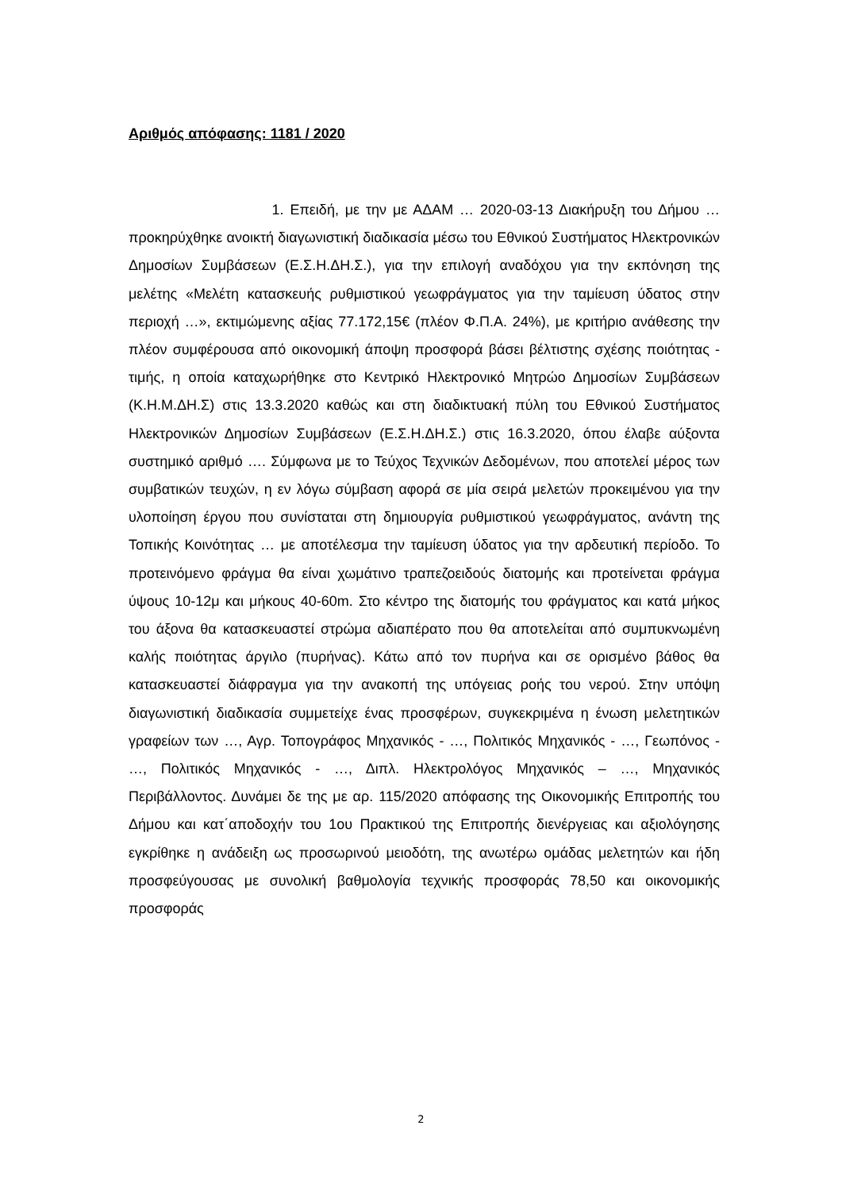Αριθμός απόφασης: 1181 / 2020
1. Επειδή, με την με ΑΔΑΜ … 2020-03-13 Διακήρυξη του Δήμου … προκηρύχθηκε ανοικτή διαγωνιστική διαδικασία μέσω του Εθνικού Συστήματος Ηλεκτρονικών Δημοσίων Συμβάσεων (Ε.Σ.Η.ΔΗ.Σ.), για την επιλογή αναδόχου για την εκπόνηση της μελέτης «Μελέτη κατασκευής ρυθμιστικού γεωφράγματος για την ταμίευση ύδατος στην περιοχή …», εκτιμώμενης αξίας 77.172,15€ (πλέον Φ.Π.Α. 24%), με κριτήριο ανάθεσης την πλέον συμφέρουσα από οικονομική άποψη προσφορά βάσει βέλτιστης σχέσης ποιότητας - τιμής, η οποία καταχωρήθηκε στο Κεντρικό Ηλεκτρονικό Μητρώο Δημοσίων Συμβάσεων (Κ.Η.Μ.ΔΗ.Σ) στις 13.3.2020 καθώς και στη διαδικτυακή πύλη του Εθνικού Συστήματος Ηλεκτρονικών Δημοσίων Συμβάσεων (Ε.Σ.Η.ΔΗ.Σ.) στις 16.3.2020, όπου έλαβε αύξοντα συστημικό αριθμό …. Σύμφωνα με το Τεύχος Τεχνικών Δεδομένων, που αποτελεί μέρος των συμβατικών τευχών, η εν λόγω σύμβαση αφορά σε μία σειρά μελετών προκειμένου για την υλοποίηση έργου που συνίσταται στη δημιουργία ρυθμιστικού γεωφράγματος, ανάντη της Τοπικής Κοινότητας … με αποτέλεσμα την ταμίευση ύδατος για την αρδευτική περίοδο. Το προτεινόμενο φράγμα θα είναι χωμάτινο τραπεζοειδούς διατομής και προτείνεται φράγμα ύψους 10-12μ και μήκους 40-60m. Στο κέντρο της διατομής του φράγματος και κατά μήκος του άξονα θα κατασκευαστεί στρώμα αδιαπέρατο που θα αποτελείται από συμπυκνωμένη καλής ποιότητας άργιλο (πυρήνας). Κάτω από τον πυρήνα και σε ορισμένο βάθος θα κατασκευαστεί διάφραγμα για την ανακοπή της υπόγειας ροής του νερού. Στην υπόψη διαγωνιστική διαδικασία συμμετείχε ένας προσφέρων, συγκεκριμένα η ένωση μελετητικών γραφείων των …, Αγρ. Τοπογράφος Μηχανικός - …, Πολιτικός Μηχανικός - …, Γεωπόνος - …, Πολιτικός Μηχανικός - …, Διπλ. Ηλεκτρολόγος Μηχανικός – …, Μηχανικός Περιβάλλοντος. Δυνάμει δε της με αρ. 115/2020 απόφασης της Οικονομικής Επιτροπής του Δήμου και κατ΄αποδοχήν του 1ου Πρακτικού της Επιτροπής διενέργειας και αξιολόγησης εγκρίθηκε η ανάδειξη ως προσωρινού μειοδότη, της ανωτέρω ομάδας μελετητών και ήδη προσφεύγουσας με συνολική βαθμολογία τεχνικής προσφοράς 78,50 και οικονομικής προσφοράς
2